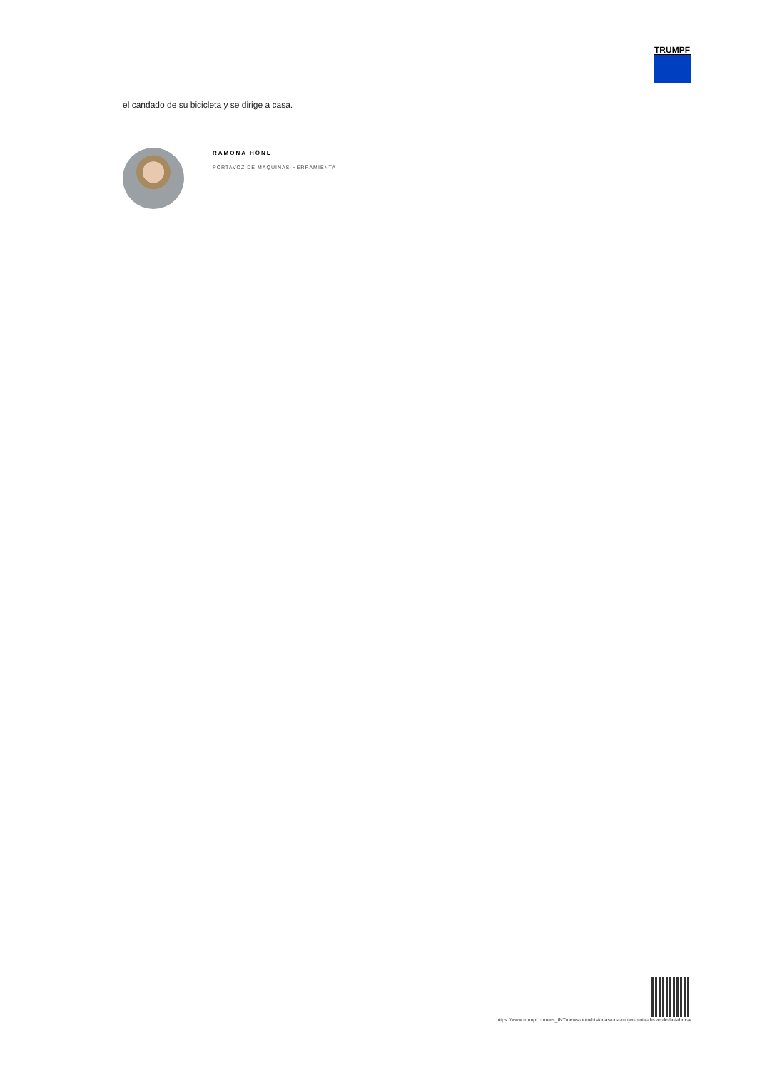TRUMPF
el candado de su bicicleta y se dirige a casa.
RAMONA HÖNL
PORTAVOZ DE MÁQUINAS-HERRAMIENTA
https://www.trumpf.com/es_INT/newsroom/historias/una-mujer-pinta-de-verde-la-fabrica/